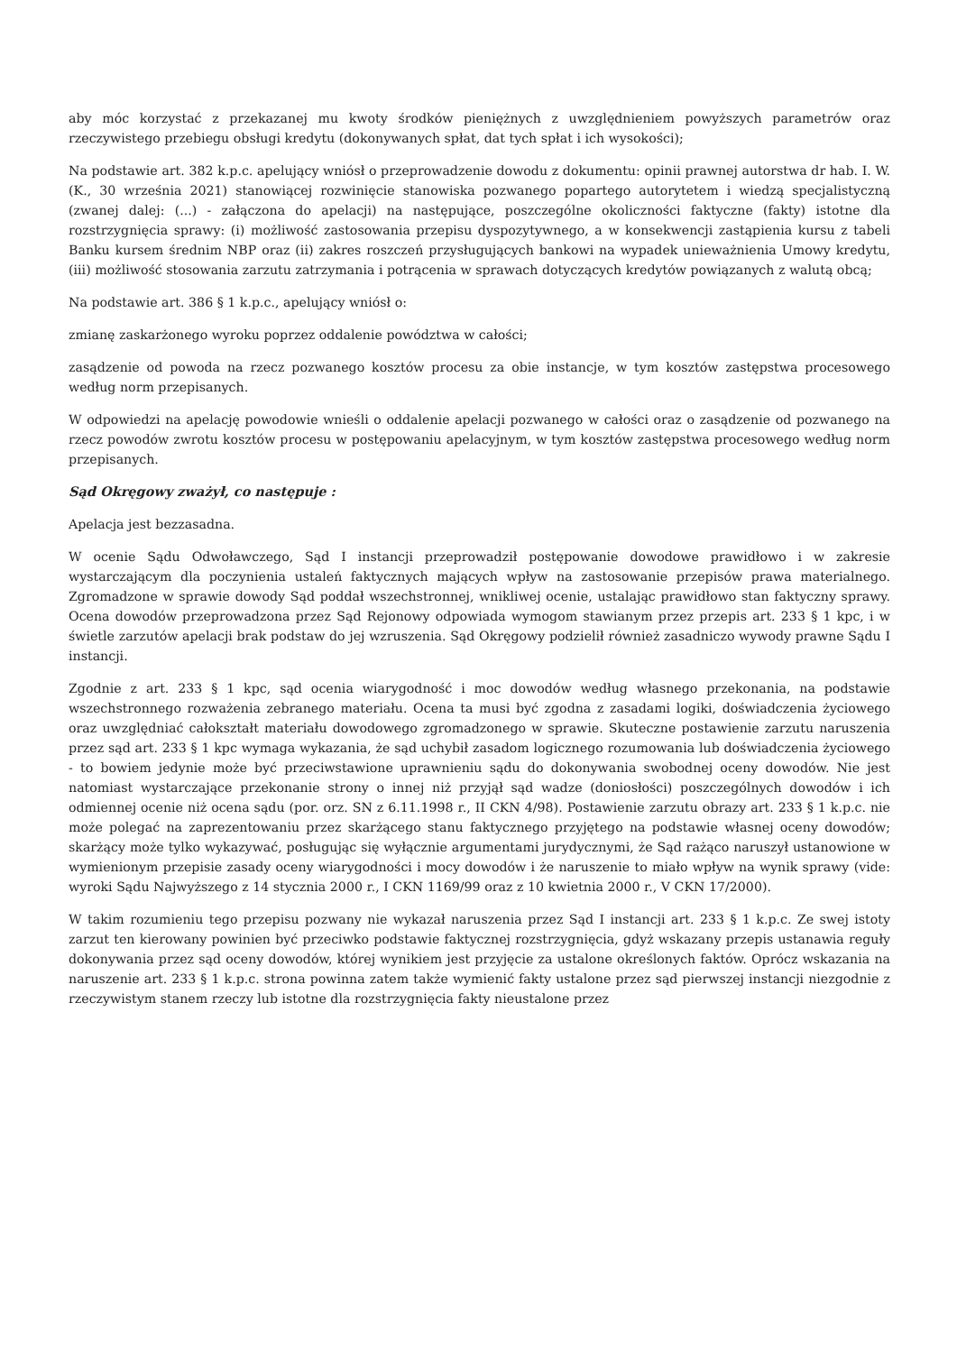aby móc korzystać z przekazanej mu kwoty środków pieniężnych z uwzględnieniem powyższych parametrów oraz rzeczywistego przebiegu obsługi kredytu (dokonywanych spłat, dat tych spłat i ich wysokości);
Na podstawie art. 382 k.p.c. apelujący wniósł o przeprowadzenie dowodu z dokumentu: opinii prawnej autorstwa dr hab. I. W. (K., 30 września 2021) stanowiącej rozwinięcie stanowiska pozwanego popartego autorytetem i wiedzą specjalistyczną (zwanej dalej: (...) - załączona do apelacji) na następujące, poszczególne okoliczności faktyczne (fakty) istotne dla rozstrzygnięcia sprawy: (i) możliwość zastosowania przepisu dyspozytywnego, a w konsekwencji zastąpienia kursu z tabeli Banku kursem średnim NBP oraz (ii) zakres roszczeń przysługujących bankowi na wypadek unieważnienia Umowy kredytu, (iii) możliwość stosowania zarzutu zatrzymania i potrącenia w sprawach dotyczących kredytów powiązanych z walutą obcą;
Na podstawie art. 386 § 1 k.p.c., apelujący wniósł o:
zmianę zaskarżonego wyroku poprzez oddalenie powództwa w całości;
zasądzenie od powoda na rzecz pozwanego kosztów procesu za obie instancje, w tym kosztów zastępstwa procesowego według norm przepisanych.
W odpowiedzi na apelację powodowie wnieśli o oddalenie apelacji pozwanego w całości oraz o zasądzenie od pozwanego na rzecz powodów zwrotu kosztów procesu w postępowaniu apelacyjnym, w tym kosztów zastępstwa procesowego według norm przepisanych.
Sąd Okręgowy zważył, co następuje :
Apelacja jest bezzasadna.
W ocenie Sądu Odwoławczego, Sąd I instancji przeprowadził postępowanie dowodowe prawidłowo i w zakresie wystarczającym dla poczynienia ustaleń faktycznych mających wpływ na zastosowanie przepisów prawa materialnego. Zgromadzone w sprawie dowody Sąd poddał wszechstronnej, wnikliwej ocenie, ustalając prawidłowo stan faktyczny sprawy. Ocena dowodów przeprowadzona przez Sąd Rejonowy odpowiada wymogom stawianym przez przepis art. 233 § 1 kpc, i w świetle zarzutów apelacji brak podstaw do jej wzruszenia. Sąd Okręgowy podzielił również zasadniczo wywody prawne Sądu I instancji.
Zgodnie z art. 233 § 1 kpc, sąd ocenia wiarygodność i moc dowodów według własnego przekonania, na podstawie wszechstronnego rozważenia zebranego materiału. Ocena ta musi być zgodna z zasadami logiki, doświadczenia życiowego oraz uwzględniać całokształt materiału dowodowego zgromadzonego w sprawie. Skuteczne postawienie zarzutu naruszenia przez sąd art. 233 § 1 kpc wymaga wykazania, że sąd uchybił zasadom logicznego rozumowania lub doświadczenia życiowego - to bowiem jedynie może być przeciwstawione uprawnieniu sądu do dokonywania swobodnej oceny dowodów. Nie jest natomiast wystarczające przekonanie strony o innej niż przyjął sąd wadze (doniosłości) poszczególnych dowodów i ich odmiennej ocenie niż ocena sądu (por. orz. SN z 6.11.1998 r., II CKN 4/98). Postawienie zarzutu obrazy art. 233 § 1 k.p.c. nie może polegać na zaprezentowaniu przez skarżącego stanu faktycznego przyjętego na podstawie własnej oceny dowodów; skarżący może tylko wykazywać, posługując się wyłącznie argumentami jurydycznymi, że Sąd rażąco naruszył ustanowione w wymienionym przepisie zasady oceny wiarygodności i mocy dowodów i że naruszenie to miało wpływ na wynik sprawy (vide: wyroki Sądu Najwyższego z 14 stycznia 2000 r., I CKN 1169/99 oraz z 10 kwietnia 2000 r., V CKN 17/2000).
W takim rozumieniu tego przepisu pozwany nie wykazał naruszenia przez Sąd I instancji art. 233 § 1 k.p.c. Ze swej istoty zarzut ten kierowany powinien być przeciwko podstawie faktycznej rozstrzygnięcia, gdyż wskazany przepis ustanawia reguły dokonywania przez sąd oceny dowodów, której wynikiem jest przyjęcie za ustalone określonych faktów. Oprócz wskazania na naruszenie art. 233 § 1 k.p.c. strona powinna zatem także wymienić fakty ustalone przez sąd pierwszej instancji niezgodnie z rzeczywistym stanem rzeczy lub istotne dla rozstrzygnięcia fakty nieustalone przez